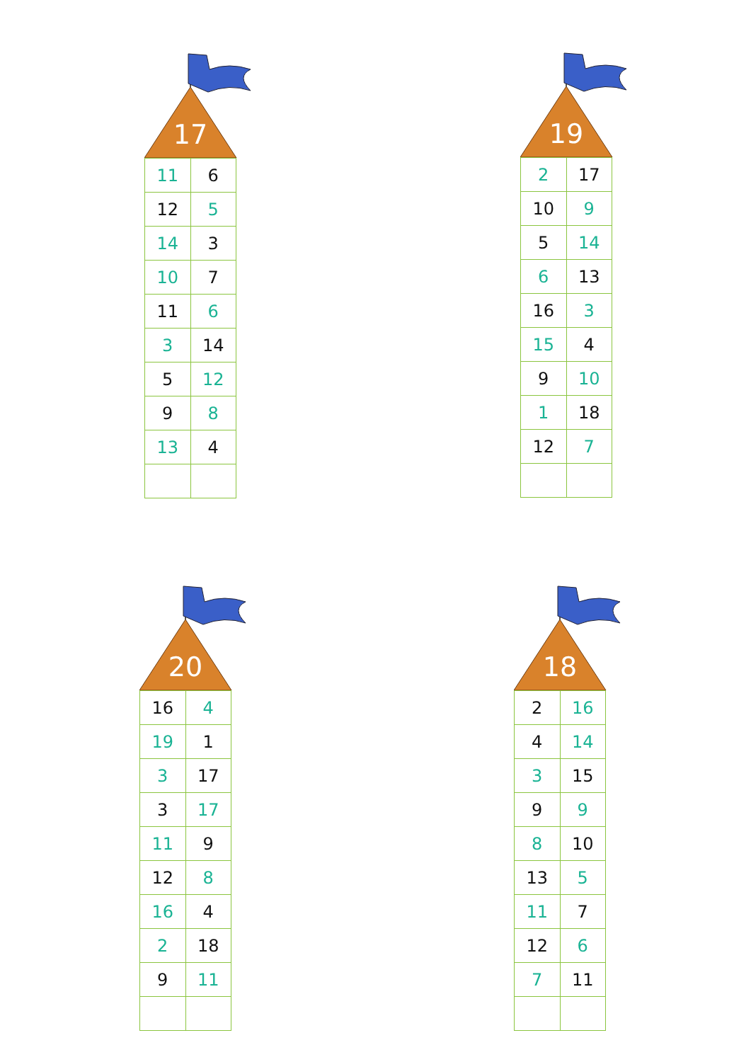17
| 11 | 6 |
| 12 | 5 |
| 14 | 3 |
| 10 | 7 |
| 11 | 6 |
| 3 | 14 |
| 5 | 12 |
| 9 | 8 |
| 13 | 4 |
19
| 2 | 17 |
| 10 | 9 |
| 5 | 14 |
| 6 | 13 |
| 16 | 3 |
| 15 | 4 |
| 9 | 10 |
| 1 | 18 |
| 12 | 7 |
20
| 16 | 4 |
| 19 | 1 |
| 3 | 17 |
| 3 | 17 |
| 11 | 9 |
| 12 | 8 |
| 16 | 4 |
| 2 | 18 |
| 9 | 11 |
18
| 2 | 16 |
| 4 | 14 |
| 3 | 15 |
| 9 | 9 |
| 8 | 10 |
| 13 | 5 |
| 11 | 7 |
| 12 | 6 |
| 7 | 11 |